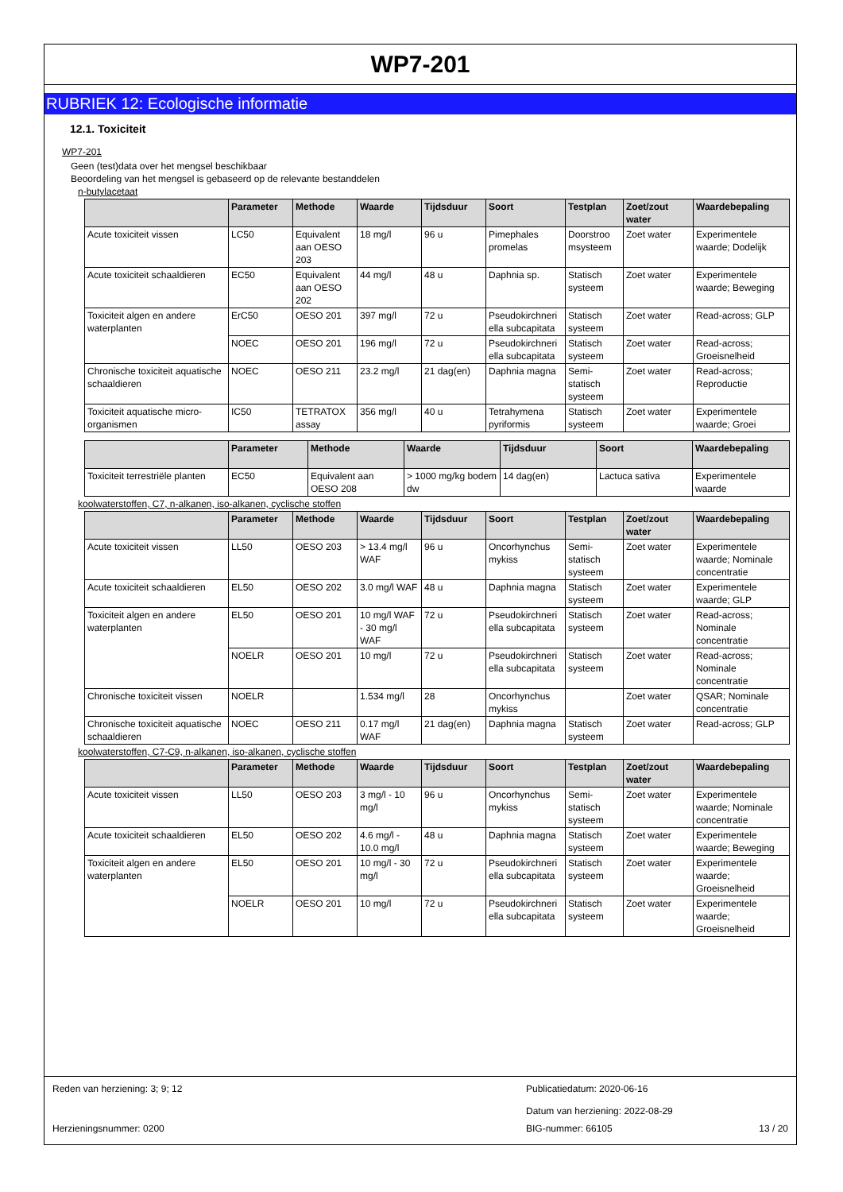WP7-201
RUBRIEK 12: Ecologische informatie
12.1. Toxiciteit
WP7-201
Geen (test)data over het mengsel beschikbaar
Beoordeling van het mengsel is gebaseerd op de relevante bestanddelen
n-butylacetaat
| | Parameter | Methode | Waarde | Tijdsduur | Soort | Testplan | Zoet/zout water | Waardebepaling |
| --- | --- | --- | --- | --- | --- | --- | --- | --- |
| Acute toxiciteit vissen | LC50 | Equivalent aan OESO 203 | 18 mg/l | 96 u | Pimephales promelas | Doorstroo msysteem | Zoet water | Experimentele waarde; Dodelijk |
| Acute toxiciteit schaaldieren | EC50 | Equivalent aan OESO 202 | 44 mg/l | 48 u | Daphnia sp. | Statisch systeem | Zoet water | Experimentele waarde; Beweging |
| Toxiciteit algen en andere waterplanten | ErC50 | OESO 201 | 397 mg/l | 72 u | Pseudokirchneri ella subcapitata | Statisch systeem | Zoet water | Read-across; GLP |
| | NOEC | OESO 201 | 196 mg/l | 72 u | Pseudokirchneri ella subcapitata | Statisch systeem | Zoet water | Read-across; Groeisnelheid |
| Chronische toxiciteit aquatische schaaldieren | NOEC | OESO 211 | 23.2 mg/l | 21 dag(en) | Daphnia magna | Semi-statisch systeem | Zoet water | Read-across; Reproductie |
| Toxiciteit aquatische micro-organismen | IC50 | TETRATOX assay | 356 mg/l | 40 u | Tetrahymena pyriformis | Statisch systeem | Zoet water | Experimentele waarde; Groei |
| | Parameter | Methode | Waarde | Tijdsduur | Soort | Waardebepaling |
| --- | --- | --- | --- | --- | --- | --- |
| Toxiciteit terrestriële planten | EC50 | Equivalent aan OESO 208 | > 1000 mg/kg bodem dw | 14 dag(en) | Lactuca sativa | Experimentele waarde |
koolwaterstoffen, C7, n-alkanen, iso-alkanen, cyclische stoffen
| | Parameter | Methode | Waarde | Tijdsduur | Soort | Testplan | Zoet/zout water | Waardebepaling |
| --- | --- | --- | --- | --- | --- | --- | --- | --- |
| Acute toxiciteit vissen | LL50 | OESO 203 | > 13.4 mg/l WAF | 96 u | Oncorhynchus mykiss | Semi-statisch systeem | Zoet water | Experimentele waarde; Nominale concentratie |
| Acute toxiciteit schaaldieren | EL50 | OESO 202 | 3.0 mg/l WAF | 48 u | Daphnia magna | Statisch systeem | Zoet water | Experimentele waarde; GLP |
| Toxiciteit algen en andere waterplanten | EL50 | OESO 201 | 10 mg/l WAF - 30 mg/l WAF | 72 u | Pseudokirchneri ella subcapitata | Statisch systeem | Zoet water | Read-across; Nominale concentratie |
| | NOELR | OESO 201 | 10 mg/l | 72 u | Pseudokirchneri ella subcapitata | Statisch systeem | Zoet water | Read-across; Nominale concentratie |
| Chronische toxiciteit vissen | NOELR | | 1.534 mg/l | 28 | Oncorhynchus mykiss | | Zoet water | QSAR; Nominale concentratie |
| Chronische toxiciteit aquatische schaaldieren | NOEC | OESO 211 | 0.17 mg/l WAF | 21 dag(en) | Daphnia magna | Statisch systeem | Zoet water | Read-across; GLP |
koolwaterstoffen, C7-C9, n-alkanen, iso-alkanen, cyclische stoffen
| | Parameter | Methode | Waarde | Tijdsduur | Soort | Testplan | Zoet/zout water | Waardebepaling |
| --- | --- | --- | --- | --- | --- | --- | --- | --- |
| Acute toxiciteit vissen | LL50 | OESO 203 | 3 mg/l - 10 mg/l | 96 u | Oncorhynchus mykiss | Semi-statisch systeem | Zoet water | Experimentele waarde; Nominale concentratie |
| Acute toxiciteit schaaldieren | EL50 | OESO 202 | 4.6 mg/l - 10.0 mg/l | 48 u | Daphnia magna | Statisch systeem | Zoet water | Experimentele waarde; Beweging |
| Toxiciteit algen en andere waterplanten | EL50 | OESO 201 | 10 mg/l - 30 mg/l | 72 u | Pseudokirchneri ella subcapitata | Statisch systeem | Zoet water | Experimentele waarde; Groeisnelheid |
| | NOELR | OESO 201 | 10 mg/l | 72 u | Pseudokirchneri ella subcapitata | Statisch systeem | Zoet water | Experimentele waarde; Groeisnelheid |
Reden van herziening: 3; 9; 12 Publicatiedatum: 2020-06-16
Datum van herziening: 2022-08-29
Herzieningsnummer: 0200 BIG-nummer: 66105 13 / 20